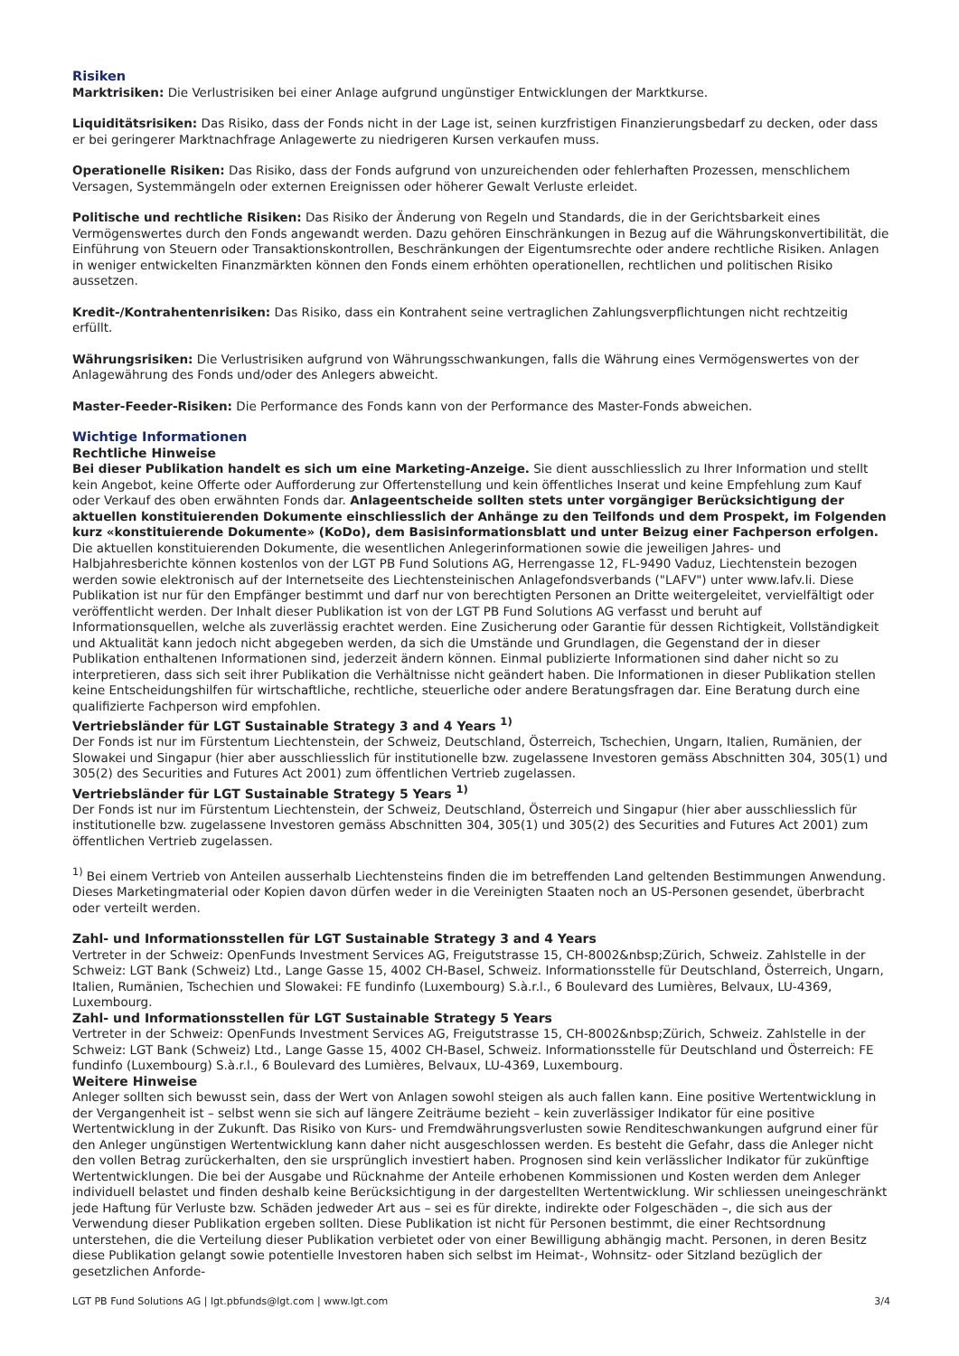Risiken
Marktrisiken: Die Verlustrisiken bei einer Anlage aufgrund ungünstiger Entwicklungen der Marktkurse.
Liquiditätsrisiken: Das Risiko, dass der Fonds nicht in der Lage ist, seinen kurzfristigen Finanzierungsbedarf zu decken, oder dass er bei geringerer Marktnachfrage Anlagewerte zu niedrigeren Kursen verkaufen muss.
Operationelle Risiken: Das Risiko, dass der Fonds aufgrund von unzureichenden oder fehlerhaften Prozessen, menschlichem Versagen, Systemmängeln oder externen Ereignissen oder höherer Gewalt Verluste erleidet.
Politische und rechtliche Risiken: Das Risiko der Änderung von Regeln und Standards, die in der Gerichtsbarkeit eines Vermögenswertes durch den Fonds angewandt werden. Dazu gehören Einschränkungen in Bezug auf die Währungskonvertibilität, die Einführung von Steuern oder Transaktionskontrollen, Beschränkungen der Eigentumsrechte oder andere rechtliche Risiken. Anlagen in weniger entwickelten Finanzmärkten können den Fonds einem erhöhten operationellen, rechtlichen und politischen Risiko aussetzen.
Kredit-/Kontrahentenrisiken: Das Risiko, dass ein Kontrahent seine vertraglichen Zahlungsverpflichtungen nicht rechtzeitig erfüllt.
Währungsrisiken: Die Verlustrisiken aufgrund von Währungsschwankungen, falls die Währung eines Vermögenswertes von der Anlagewährung des Fonds und/oder des Anlegers abweicht.
Master-Feeder-Risiken: Die Performance des Fonds kann von der Performance des Master-Fonds abweichen.
Wichtige Informationen
Rechtliche Hinweise
Bei dieser Publikation handelt es sich um eine Marketing-Anzeige. Sie dient ausschliesslich zu Ihrer Information und stellt kein Angebot, keine Offerte oder Aufforderung zur Offertenstellung und kein öffentliches Inserat und keine Empfehlung zum Kauf oder Verkauf des oben erwähnten Fonds dar. Anlageentscheide sollten stets unter vorgängiger Berücksichtigung der aktuellen konstituierenden Dokumente einschliesslich der Anhänge zu den Teilfonds und dem Prospekt, im Folgenden kurz «konstituierende Dokumente» (KoDo), dem Basisinformationsblatt und unter Beizug einer Fachperson erfolgen. Die aktuellen konstituierenden Dokumente, die wesentlichen Anlegerinformationen sowie die jeweiligen Jahres- und Halbjahresberichte können kostenlos von der LGT PB Fund Solutions AG, Herrengasse 12, FL-9490 Vaduz, Liechtenstein bezogen werden sowie elektronisch auf der Internetseite des Liechtensteinischen Anlagefondsverbands ("LAFV") unter www.lafv.li. Diese Publikation ist nur für den Empfänger bestimmt und darf nur von berechtigten Personen an Dritte weitergeleitet, vervielfältigt oder veröffentlicht werden. Der Inhalt dieser Publikation ist von der LGT PB Fund Solutions AG verfasst und beruht auf Informationsquellen, welche als zuverlässig erachtet werden. Eine Zusicherung oder Garantie für dessen Richtigkeit, Vollständigkeit und Aktualität kann jedoch nicht abgegeben werden, da sich die Umstände und Grundlagen, die Gegenstand der in dieser Publikation enthaltenen Informationen sind, jederzeit ändern können. Einmal publizierte Informationen sind daher nicht so zu interpretieren, dass sich seit ihrer Publikation die Verhältnisse nicht geändert haben. Die Informationen in dieser Publikation stellen keine Entscheidungshilfen für wirtschaftliche, rechtliche, steuerliche oder andere Beratungsfragen dar. Eine Beratung durch eine qualifizierte Fachperson wird empfohlen.
Vertriebsländer für LGT Sustainable Strategy 3 and 4 Years <sup>1)</sup>
Der Fonds ist nur im Fürstentum Liechtenstein, der Schweiz, Deutschland, Österreich, Tschechien, Ungarn, Italien, Rumänien, der Slowakei und Singapur (hier aber ausschliesslich für institutionelle bzw. zugelassene Investoren gemäss Abschnitten 304, 305(1) und 305(2) des Securities and Futures Act 2001) zum öffentlichen Vertrieb zugelassen.
Vertriebsländer für LGT Sustainable Strategy 5 Years <sup>1)</sup>
Der Fonds ist nur im Fürstentum Liechtenstein, der Schweiz, Deutschland, Österreich und Singapur (hier aber ausschliesslich für institutionelle bzw. zugelassene Investoren gemäss Abschnitten 304, 305(1) und 305(2) des Securities and Futures Act 2001) zum öffentlichen Vertrieb zugelassen.
<sup>1)</sup> Bei einem Vertrieb von Anteilen ausserhalb Liechtensteins finden die im betreffenden Land geltenden Bestimmungen Anwendung. Dieses Marketingmaterial oder Kopien davon dürfen weder in die Vereinigten Staaten noch an US-Personen gesendet, überbracht oder verteilt werden.
Zahl- und Informationsstellen für LGT Sustainable Strategy 3 and 4 Years
Vertreter in der Schweiz: OpenFunds Investment Services AG, Freigutstrasse 15, CH-8002&nbsp;Zürich, Schweiz. Zahlstelle in der Schweiz: LGT Bank (Schweiz) Ltd., Lange Gasse 15, 4002 CH-Basel, Schweiz. Informationsstelle für Deutschland, Österreich, Ungarn, Italien, Rumänien, Tschechien und Slowakei: FE fundinfo (Luxembourg) S.à.r.l., 6 Boulevard des Lumières, Belvaux, LU-4369, Luxembourg.
Zahl- und Informationsstellen für LGT Sustainable Strategy 5 Years
Vertreter in der Schweiz: OpenFunds Investment Services AG, Freigutstrasse 15, CH-8002&nbsp;Zürich, Schweiz. Zahlstelle in der Schweiz: LGT Bank (Schweiz) Ltd., Lange Gasse 15, 4002 CH-Basel, Schweiz. Informationsstelle für Deutschland und Österreich: FE fundinfo (Luxembourg) S.à.r.l., 6 Boulevard des Lumières, Belvaux, LU-4369, Luxembourg.
Weitere Hinweise
Anleger sollten sich bewusst sein, dass der Wert von Anlagen sowohl steigen als auch fallen kann. Eine positive Wertentwicklung in der Vergangenheit ist – selbst wenn sie sich auf längere Zeiträume bezieht – kein zuverlässiger Indikator für eine positive Wertentwicklung in der Zukunft. Das Risiko von Kurs- und Fremdwährungsverlusten sowie Renditeschwankungen aufgrund einer für den Anleger ungünstigen Wertentwicklung kann daher nicht ausgeschlossen werden. Es besteht die Gefahr, dass die Anleger nicht den vollen Betrag zurückerhalten, den sie ursprünglich investiert haben. Prognosen sind kein verlässlicher Indikator für zukünftige Wertentwicklungen. Die bei der Ausgabe und Rücknahme der Anteile erhobenen Kommissionen und Kosten werden dem Anleger individuell belastet und finden deshalb keine Berücksichtigung in der dargestellten Wertentwicklung. Wir schliessen uneingeschränkt jede Haftung für Verluste bzw. Schäden jedweder Art aus – sei es für direkte, indirekte oder Folgeschäden –, die sich aus der Verwendung dieser Publikation ergeben sollten. Diese Publikation ist nicht für Personen bestimmt, die einer Rechtsordnung unterstehen, die die Verteilung dieser Publikation verbietet oder von einer Bewilligung abhängig macht. Personen, in deren Besitz diese Publikation gelangt sowie potentielle Investoren haben sich selbst im Heimat-, Wohnsitz- oder Sitzland bezüglich der gesetzlichen Anforde-
LGT PB Fund Solutions AG | lgt.pbfunds@lgt.com | www.lgt.com 3/4